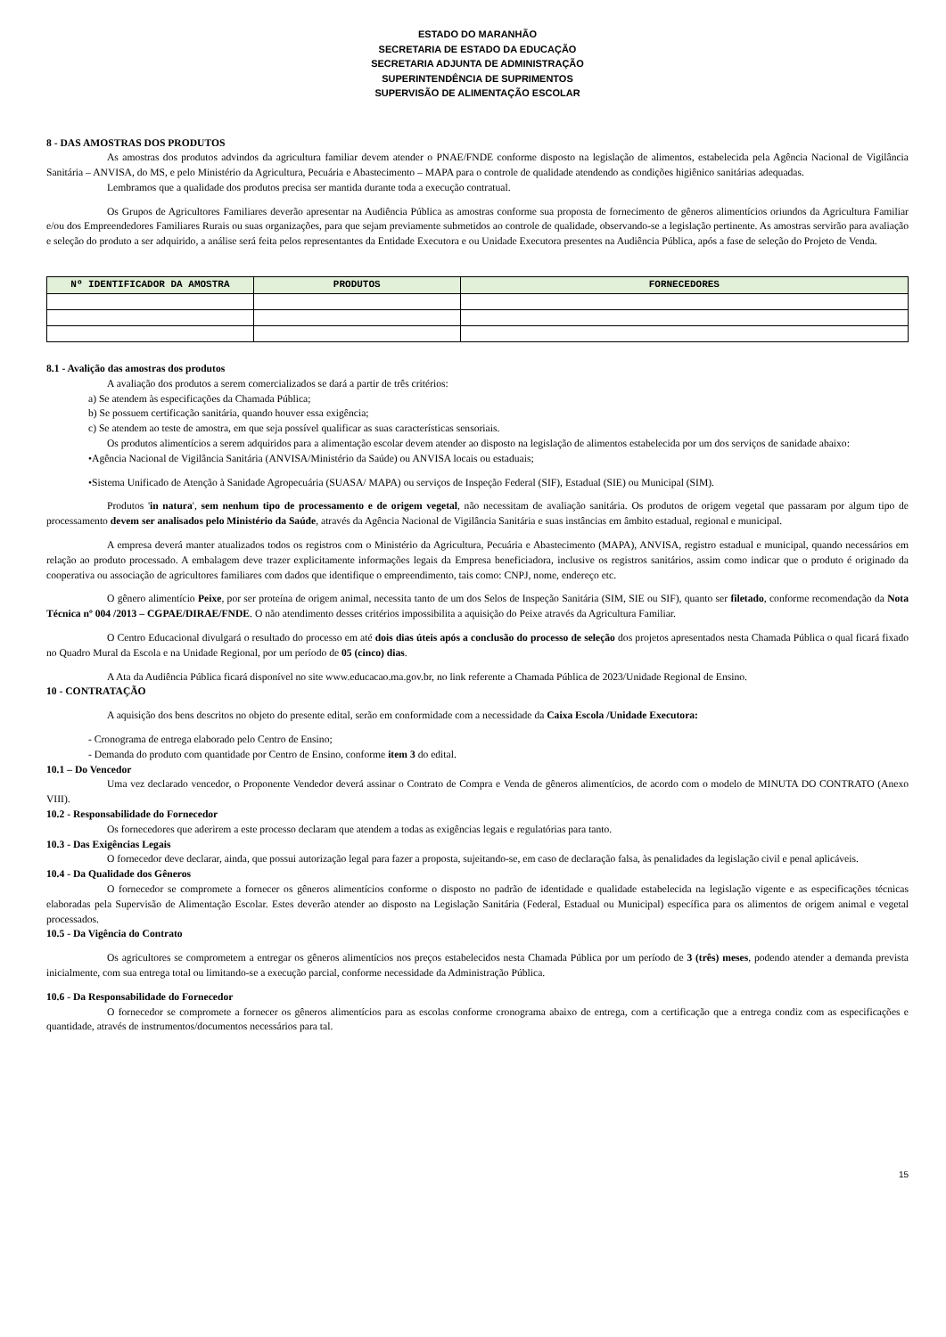ESTADO DO MARANHÃO
SECRETARIA DE ESTADO DA EDUCAÇÃO
SECRETARIA ADJUNTA DE ADMINISTRAÇÃO
SUPERINTENDÊNCIA DE SUPRIMENTOS
SUPERVISÃO DE ALIMENTAÇÃO ESCOLAR
8 - DAS AMOSTRAS DOS PRODUTOS
As amostras dos produtos advindos da agricultura familiar devem atender o PNAE/FNDE conforme disposto na legislação de alimentos, estabelecida pela Agência Nacional de Vigilância Sanitária – ANVISA, do MS, e pelo Ministério da Agricultura, Pecuária e Abastecimento – MAPA para o controle de qualidade atendendo as condições higiênico sanitárias adequadas.
Lembramos que a qualidade dos produtos precisa ser mantida durante toda a execução contratual.
Os Grupos de Agricultores Familiares deverão apresentar na Audiência Pública as amostras conforme sua proposta de fornecimento de gêneros alimentícios oriundos da Agricultura Familiar e/ou dos Empreendedores Familiares Rurais ou suas organizações, para que sejam previamente submetidos ao controle de qualidade, observando-se a legislação pertinente. As amostras servirão para avaliação e seleção do produto a ser adquirido, a análise será feita pelos representantes da Entidade Executora e ou Unidade Executora presentes na Audiência Pública, após a fase de seleção do Projeto de Venda.
| Nº IDENTIFICADOR DA AMOSTRA | PRODUTOS | FORNECEDORES |
| --- | --- | --- |
8.1 - Avalição das amostras dos produtos
A avaliação dos produtos a serem comercializados se dará a partir de três critérios:
a) Se atendem às especificações da Chamada Pública;
b) Se possuem certificação sanitária, quando houver essa exigência;
c) Se atendem ao teste de amostra, em que seja possível qualificar as suas características sensoriais.
Os produtos alimentícios a serem adquiridos para a alimentação escolar devem atender ao disposto na legislação de alimentos estabelecida por um dos serviços de sanidade abaixo:
•Agência Nacional de Vigilância Sanitária (ANVISA/Ministério da Saúde) ou ANVISA locais ou estaduais;
•Sistema Unificado de Atenção à Sanidade Agropecuária (SUASA/ MAPA) ou serviços de Inspeção Federal (SIF), Estadual (SIE) ou Municipal (SIM).
Produtos 'in natura', sem nenhum tipo de processamento e de origem vegetal, não necessitam de avaliação sanitária. Os produtos de origem vegetal que passaram por algum tipo de processamento devem ser analisados pelo Ministério da Saúde, através da Agência Nacional de Vigilância Sanitária e suas instâncias em âmbito estadual, regional e municipal.
A empresa deverá manter atualizados todos os registros com o Ministério da Agricultura, Pecuária e Abastecimento (MAPA), ANVISA, registro estadual e municipal, quando necessários em relação ao produto processado. A embalagem deve trazer explicitamente informações legais da Empresa beneficiadora, inclusive os registros sanitários, assim como indicar que o produto é originado da cooperativa ou associação de agricultores familiares com dados que identifique o empreendimento, tais como: CNPJ, nome, endereço etc.
O gênero alimentício Peixe, por ser proteína de origem animal, necessita tanto de um dos Selos de Inspeção Sanitária (SIM, SIE ou SIF), quanto ser filetado, conforme recomendação da Nota Técnica nº 004 /2013 – CGPAE/DIRAE/FNDE. O não atendimento desses critérios impossibilita a aquisição do Peixe através da Agricultura Familiar.
O Centro Educacional divulgará o resultado do processo em até dois dias úteis após a conclusão do processo de seleção dos projetos apresentados nesta Chamada Pública o qual ficará fixado no Quadro Mural da Escola e na Unidade Regional, por um período de 05 (cinco) dias.
A Ata da Audiência Pública ficará disponível no site www.educacao.ma.gov.br, no link referente a Chamada Pública de 2023/Unidade Regional de Ensino.
10 - CONTRATAÇÃO
A aquisição dos bens descritos no objeto do presente edital, serão em conformidade com a necessidade da Caixa Escola /Unidade Executora:
- Cronograma de entrega elaborado pelo Centro de Ensino;
- Demanda do produto com quantidade por Centro de Ensino, conforme item 3 do edital.
10.1 – Do Vencedor
Uma vez declarado vencedor, o Proponente Vendedor deverá assinar o Contrato de Compra e Venda de gêneros alimentícios, de acordo com o modelo de MINUTA DO CONTRATO (Anexo VIII).
10.2 - Responsabilidade do Fornecedor
Os fornecedores que aderirem a este processo declaram que atendem a todas as exigências legais e regulatórias para tanto.
10.3 - Das Exigências Legais
O fornecedor deve declarar, ainda, que possui autorização legal para fazer a proposta, sujeitando-se, em caso de declaração falsa, às penalidades da legislação civil e penal aplicáveis.
10.4 - Da Qualidade dos Gêneros
O fornecedor se compromete a fornecer os gêneros alimentícios conforme o disposto no padrão de identidade e qualidade estabelecida na legislação vigente e as especificações técnicas elaboradas pela Supervisão de Alimentação Escolar. Estes deverão atender ao disposto na Legislação Sanitária (Federal, Estadual ou Municipal) específica para os alimentos de origem animal e vegetal processados.
10.5 - Da Vigência do Contrato
Os agricultores se comprometem a entregar os gêneros alimentícios nos preços estabelecidos nesta Chamada Pública por um período de 3 (três) meses, podendo atender a demanda prevista inicialmente, com sua entrega total ou limitando-se a execução parcial, conforme necessidade da Administração Pública.
10.6 - Da Responsabilidade do Fornecedor
O fornecedor se compromete a fornecer os gêneros alimentícios para as escolas conforme cronograma abaixo de entrega, com a certificação que a entrega condiz com as especificações e quantidade, através de instrumentos/documentos necessários para tal.
15